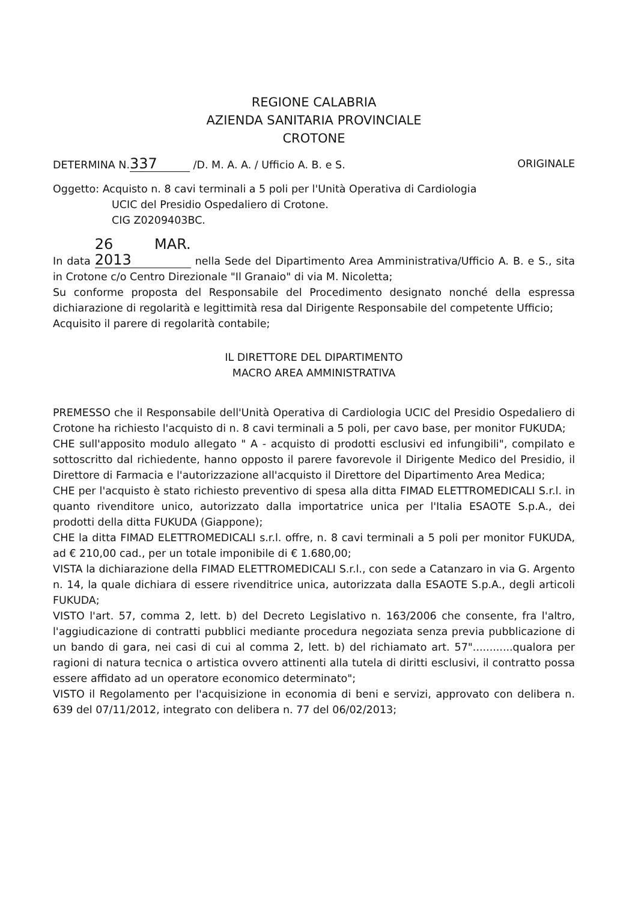REGIONE CALABRIA
AZIENDA SANITARIA PROVINCIALE
CROTONE
DETERMINA N. 337 /D. M. A. A. / Ufficio A. B. e S. ORIGINALE
Oggetto: Acquisto n. 8 cavi terminali a 5 poli per l'Unità Operativa di Cardiologia
UCIC del Presidio Ospedaliero di Crotone.
CIG Z0209403BC.
In data 26 MAR. 2013 nella Sede del Dipartimento Area Amministrativa/Ufficio A. B. e S., sita in Crotone c/o Centro Direzionale "Il Granaio" di via M. Nicoletta;
Su conforme proposta del Responsabile del Procedimento designato nonché della espressa dichiarazione di regolarità e legittimità resa dal Dirigente Responsabile del competente Ufficio;
Acquisito il parere di regolarità contabile;
IL DIRETTORE DEL DIPARTIMENTO
MACRO AREA AMMINISTRATIVA
PREMESSO che il Responsabile dell'Unità Operativa di Cardiologia UCIC del Presidio Ospedaliero di Crotone ha richiesto l'acquisto di n. 8 cavi terminali a 5 poli, per cavo base, per monitor FUKUDA;
CHE sull'apposito modulo allegato " A - acquisto di prodotti esclusivi ed infungibili", compilato e sottoscritto dal richiedente, hanno opposto il parere favorevole il Dirigente Medico del Presidio, il Direttore di Farmacia e l'autorizzazione all'acquisto il Direttore del Dipartimento Area Medica;
CHE per l'acquisto è stato richiesto preventivo di spesa alla ditta FIMAD ELETTROMEDICALI S.r.l. in quanto rivenditore unico, autorizzato dalla importatrice unica per l'Italia ESAOTE S.p.A., dei prodotti della ditta FUKUDA (Giappone);
CHE la ditta FIMAD ELETTROMEDICALI s.r.l. offre, n. 8 cavi terminali a 5 poli per monitor FUKUDA, ad € 210,00 cad., per un totale imponibile di € 1.680,00;
VISTA la dichiarazione della FIMAD ELETTROMEDICALI S.r.l., con sede a Catanzaro in via G. Argento n. 14, la quale dichiara di essere rivenditrice unica, autorizzata dalla ESAOTE S.p.A., degli articoli FUKUDA;
VISTO l'art. 57, comma 2, lett. b) del Decreto Legislativo n. 163/2006 che consente, fra l'altro, l'aggiudicazione di contratti pubblici mediante procedura negoziata senza previa pubblicazione di un bando di gara, nei casi di cui al comma 2, lett. b) del richiamato art. 57"............qualora per ragioni di natura tecnica o artistica ovvero attinenti alla tutela di diritti esclusivi, il contratto possa essere affidato ad un operatore economico determinato";
VISTO il Regolamento per l'acquisizione in economia di beni e servizi, approvato con delibera n. 639 del 07/11/2012, integrato con delibera n. 77 del 06/02/2013;